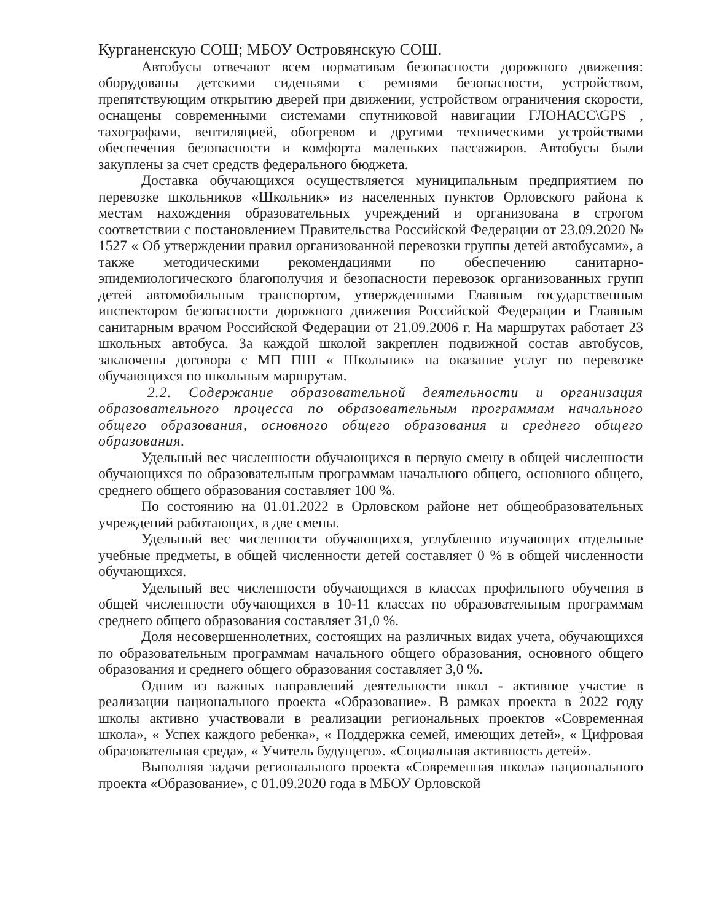Курганенскую СОШ; МБОУ Островянскую СОШ.
Автобусы отвечают всем нормативам безопасности дорожного движения: оборудованы детскими сиденьями с ремнями безопасности, устройством, препятствующим открытию дверей при движении, устройством ограничения скорости, оснащены современными системами спутниковой навигации ГЛОНАСС\GPS , тахографами, вентиляцией, обогревом и другими техническими устройствами обеспечения безопасности и комфорта маленьких пассажиров. Автобусы были закуплены за счет средств федерального бюджета.
Доставка обучающихся осуществляется муниципальным предприятием по перевозке школьников «Школьник» из населенных пунктов Орловского района к местам нахождения образовательных учреждений и организована в строгом соответствии с постановлением Правительства Российской Федерации от 23.09.2020 № 1527 « Об утверждении правил организованной перевозки группы детей автобусами», а также методическими рекомендациями по обеспечению санитарно-эпидемиологического благополучия и безопасности перевозок организованных групп детей автомобильным транспортом, утвержденными Главным государственным инспектором безопасности дорожного движения Российской Федерации и Главным санитарным врачом Российской Федерации от 21.09.2006 г. На маршрутах работает 23 школьных автобуса. За каждой школой закреплен подвижной состав автобусов, заключены договора с МП ПШ « Школьник» на оказание услуг по перевозке обучающихся по школьным маршрутам.
2.2. Содержание образовательной деятельности и организация образовательного процесса по образовательным программам начального общего образования, основного общего образования и среднего общего образования.
Удельный вес численности обучающихся в первую смену в общей численности обучающихся по образовательным программам начального общего, основного общего, среднего общего образования составляет 100 %.
По состоянию на 01.01.2022 в Орловском районе нет общеобразовательных учреждений работающих, в две смены.
Удельный вес численности обучающихся, углубленно изучающих отдельные учебные предметы, в общей численности детей составляет 0 % в общей численности обучающихся.
Удельный вес численности обучающихся в классах профильного обучения в общей численности обучающихся в 10-11 классах по образовательным программам среднего общего образования составляет 31,0 %.
Доля несовершеннолетних, состоящих на различных видах учета, обучающихся по образовательным программам начального общего образования, основного общего образования и среднего общего образования составляет 3,0 %.
Одним из важных направлений деятельности школ - активное участие в реализации национального проекта «Образование». В рамках проекта в 2022 году школы активно участвовали в реализации региональных проектов «Современная школа», « Успех каждого ребенка», « Поддержка семей, имеющих детей», « Цифровая образовательная среда», « Учитель будущего». «Социальная активность детей».
Выполняя задачи регионального проекта «Современная школа» национального проекта «Образование», с 01.09.2020 года в МБОУ Орловской